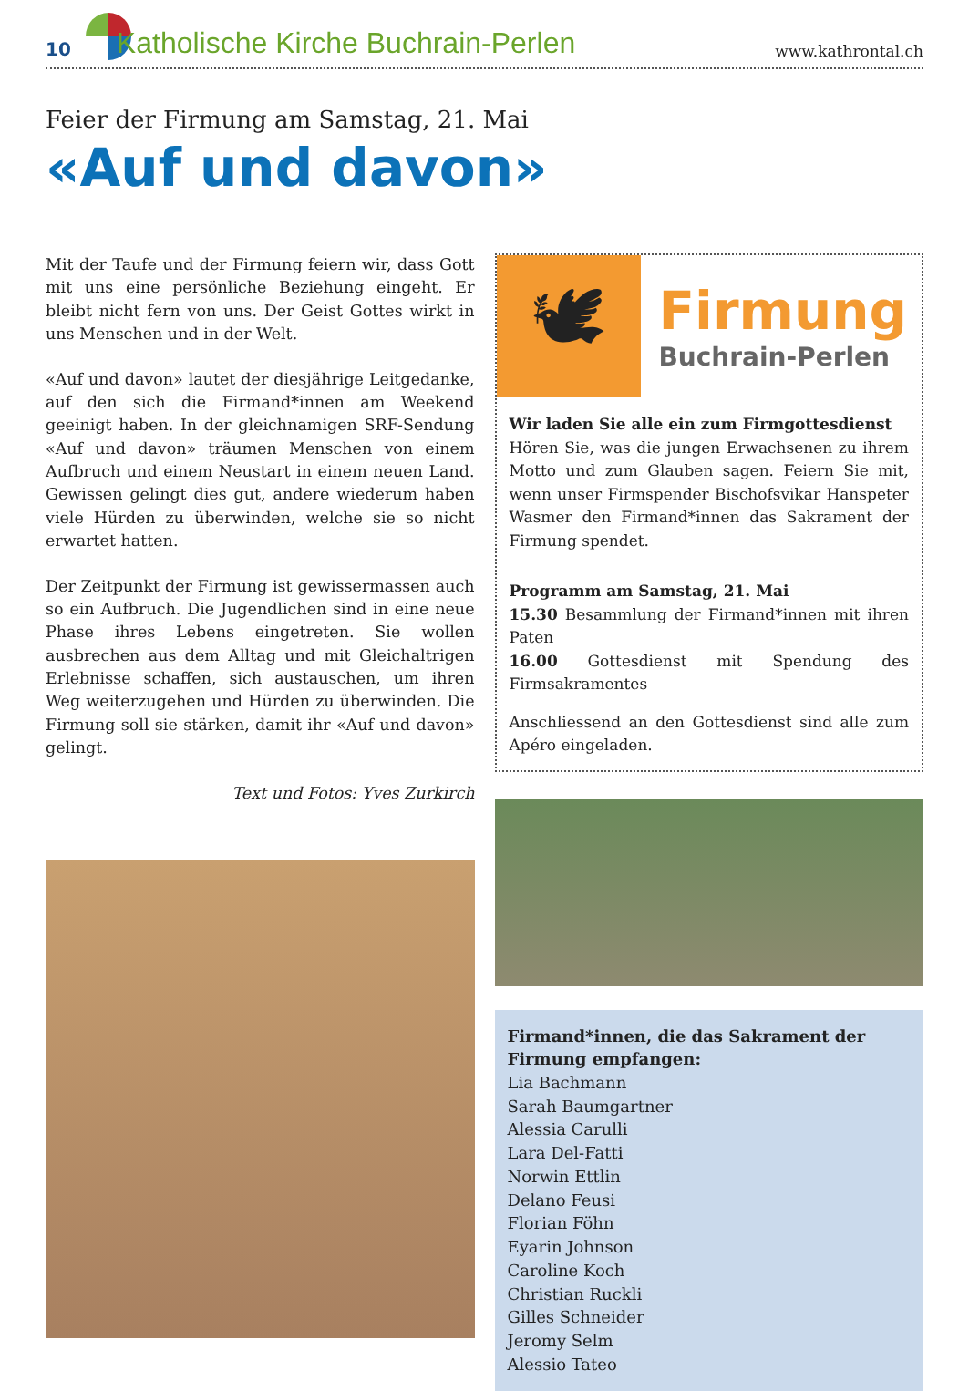10 Katholische Kirche Buchrain-Perlen
www.kathrontal.ch
Feier der Firmung am Samstag, 21. Mai
«Auf und davon»
Mit der Taufe und der Firmung feiern wir, dass Gott mit uns eine persönliche Beziehung eingeht. Er bleibt nicht fern von uns. Der Geist Gottes wirkt in uns Menschen und in der Welt.
«Auf und davon» lautet der diesjährige Leitgedanke, auf den sich die Firmand*innen am Weekend geeinigt haben. In der gleichnamigen SRF-Sendung «Auf und davon» träumen Menschen von einem Aufbruch und einem Neustart in einem neuen Land. Gewissen gelingt dies gut, andere wiederum haben viele Hürden zu überwinden, welche sie so nicht erwartet hatten.
Der Zeitpunkt der Firmung ist gewissermassen auch so ein Aufbruch. Die Jugendlichen sind in eine neue Phase ihres Lebens eingetreten. Sie wollen ausbrechen aus dem Alltag und mit Gleichaltrigen Erlebnisse schaffen, sich austauschen, um ihren Weg weiterzugehen und Hürden zu überwinden. Die Firmung soll sie stärken, damit ihr «Auf und davon» gelingt.
Text und Fotos: Yves Zurkirch
🕊
Firmung
Buchrain-Perlen
Wir laden Sie alle ein zum Firmgottesdienst
Hören Sie, was die jungen Erwachsenen zu ihrem Motto und zum Glauben sagen. Feiern Sie mit, wenn unser Firmspender Bischofsvikar Hanspeter Wasmer den Firmand*innen das Sakrament der Firmung spendet.
Programm am Samstag, 21. Mai
15.30 Besammlung der Firmand*innen mit ihren Paten
16.00 Gottesdienst mit Spendung des Firmsakramentes
Anschliessend an den Gottesdienst sind alle zum Apéro eingeladen.
Firmand*innen, die das Sakrament der Firmung empfangen:
Lia Bachmann
Sarah Baumgartner
Alessia Carulli
Lara Del-Fatti
Norwin Ettlin
Delano Feusi
Florian Föhn
Eyarin Johnson
Caroline Koch
Christian Ruckli
Gilles Schneider
Jeromy Selm
Alessio Tateo